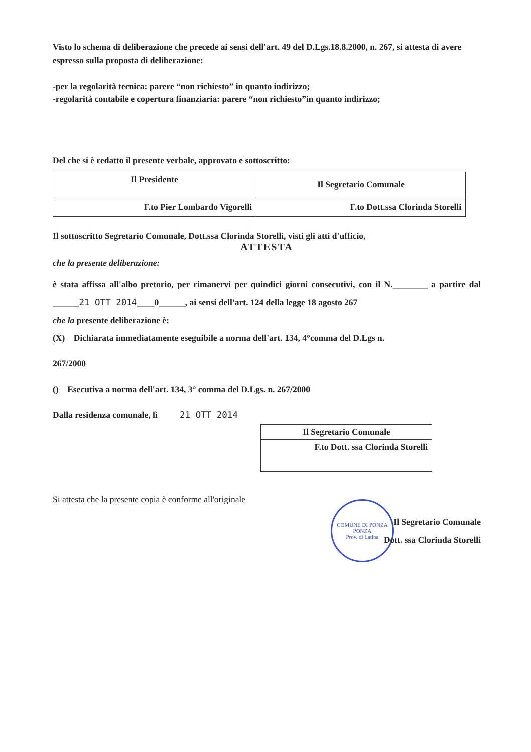Visto lo schema di deliberazione che precede ai sensi dell'art. 49 del D.Lgs.18.8.2000, n. 267, si attesta di avere espresso sulla proposta di deliberazione:
-per la regolarità tecnica: parere “non richiesto” in quanto indirizzo;
-regolarità contabile e copertura finanziaria: parere “non richiesto”in quanto indirizzo;
Del che si è redatto il presente verbale, approvato e sottoscritto:
| Il Presidente | Il Segretario Comunale |
| F.to Pier Lombardo Vigorelli | F.to Dott.ssa Clorinda Storelli |
Il sottoscritto Segretario Comunale, Dott.ssa Clorinda Storelli, visti gli atti d'ufficio,
ATTESTA
che la presente deliberazione:
è stata affissa all'albo pretorio, per rimanervi per quindici giorni consecutivi, con il N.________ a partire dal ______21 OTT 2014____0______, ai sensi dell'art. 124 della legge 18 agosto 267
che la presente deliberazione è:
(X) Dichiarata immediatamente eseguibile a norma dell'art. 134, 4°comma del D.Lgs n.
267/2000
() Esecutiva a norma dell'art. 134, 3° comma del D.Lgs. n. 267/2000
Dalla residenza comunale, lì 21 OTT 2014
| Il Segretario Comunale |
| F.to Dott. ssa Clorinda Storelli |
Si attesta che la presente copia è conforme all'originale
COMUNE DI PONZA
PONZA
Prov. di Latina
Il Segretario Comunale
Dott. ssa Clorinda Storelli